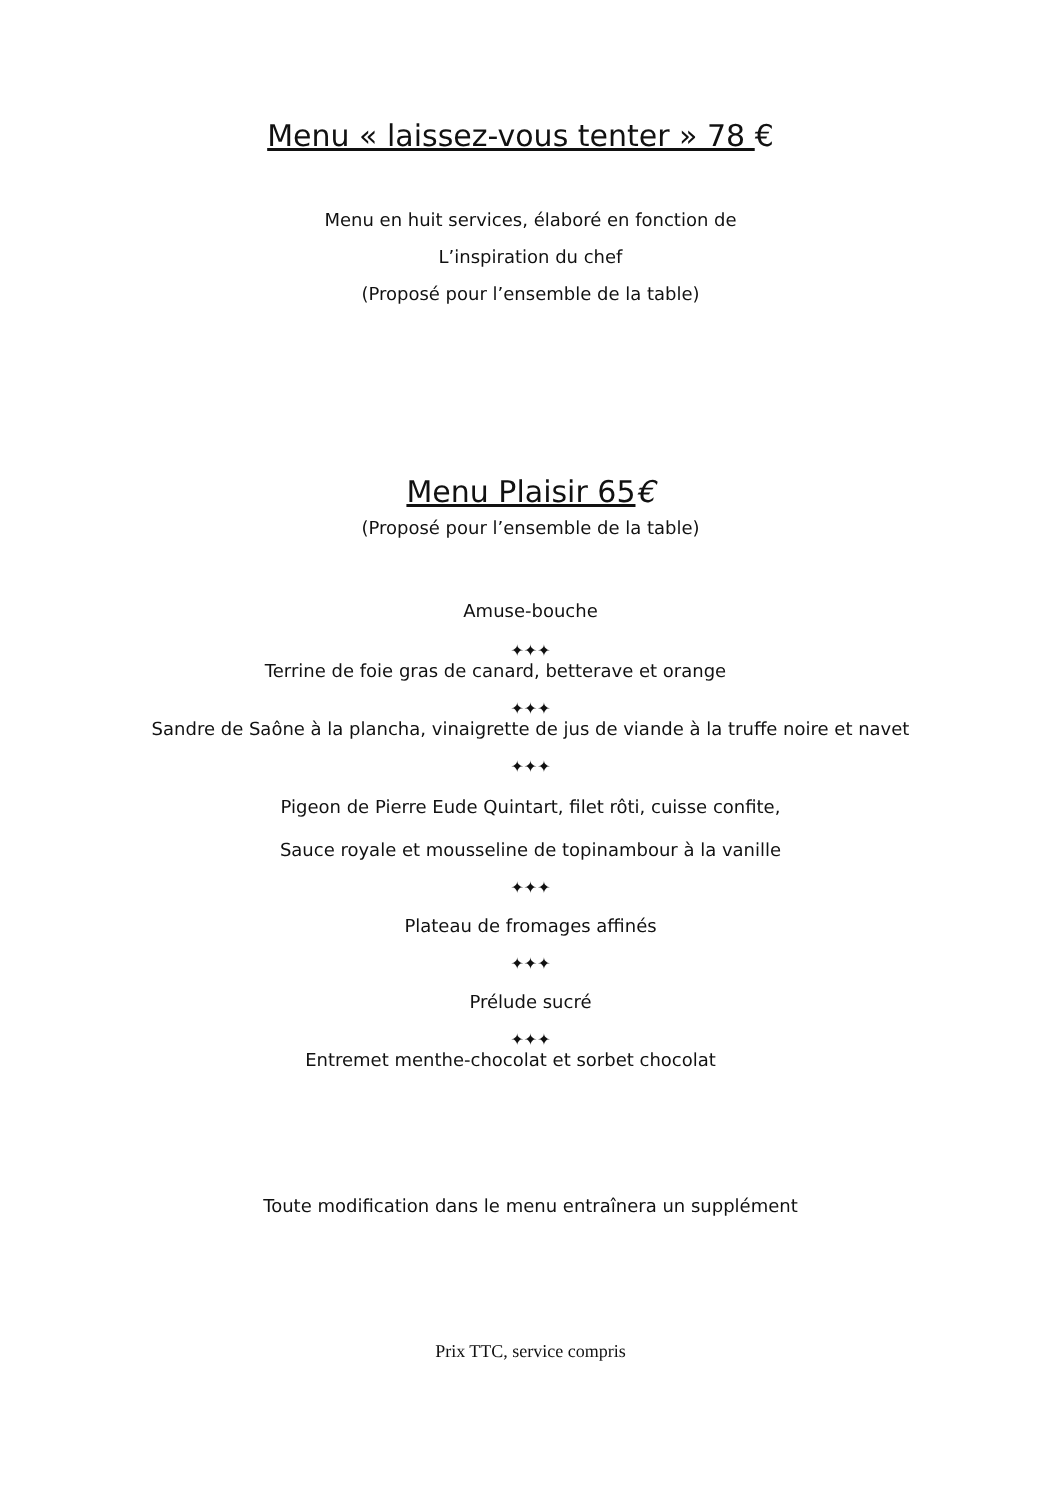Menu « laissez-vous tenter » 78 €
Menu en huit services, élaboré en fonction de
L’inspiration du chef
(Proposé pour l’ensemble de la table)
Menu Plaisir 65€
(Proposé pour l’ensemble de la table)
Amuse-bouche
✦✦✦
Terrine de foie gras de canard, betterave et orange
✦✦✦
Sandre de Saône à la plancha, vinaigrette de jus de viande à la truffe noire et navet
✦✦✦
Pigeon de Pierre Eude Quintart, filet rôti, cuisse confite,
Sauce royale et mousseline de topinambour à la vanille
✦✦✦
Plateau de fromages affinés
✦✦✦
Prélude sucré
✦✦✦
Entremet menthe-chocolat et sorbet chocolat
Toute modification dans le menu entraînera un supplément
Prix TTC, service compris